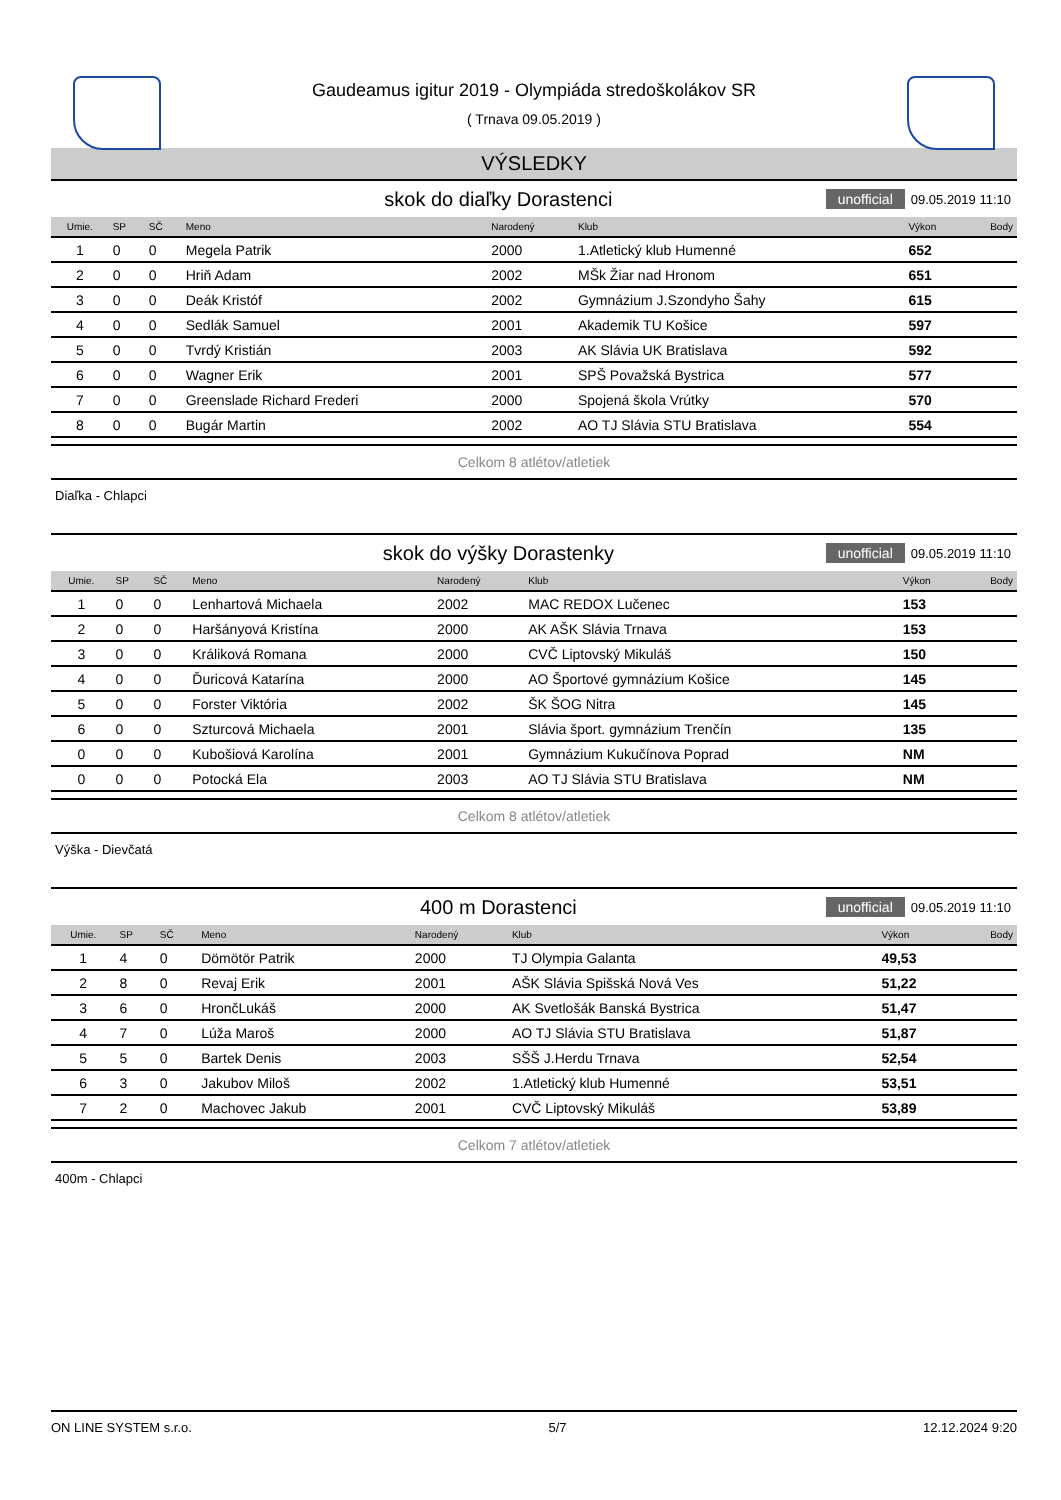Gaudeamus igitur 2019 - Olympiáda stredoškolákov SR
( Trnava 09.05.2019 )
VÝSLEDKY
skok do diaľky Dorastenci unofficial 09.05.2019 11:10
| Umie. | SP | SČ | Meno | Narodený | Klub | Výkon | Body |
| --- | --- | --- | --- | --- | --- | --- | --- |
| 1 | 0 | 0 | Megela Patrik | 2000 | 1.Atletický klub Humenné | 652 | |
| 2 | 0 | 0 | Hriň Adam | 2002 | MŠk Žiar nad Hronom | 651 | |
| 3 | 0 | 0 | Deák Kristóf | 2002 | Gymnázium J.Szondyho Šahy | 615 | |
| 4 | 0 | 0 | Sedlák Samuel | 2001 | Akademik TU Košice | 597 | |
| 5 | 0 | 0 | Tvrdý Kristián | 2003 | AK Slávia UK Bratislava | 592 | |
| 6 | 0 | 0 | Wagner Erik | 2001 | SPŠ Považská Bystrica | 577 | |
| 7 | 0 | 0 | Greenslade Richard Frederi | 2000 | Spojená škola Vrútky | 570 | |
| 8 | 0 | 0 | Bugár Martin | 2002 | AO TJ Slávia STU Bratislava | 554 | |
Celkom 8 atlétov/atletiek
Diaľka - Chlapci
skok do výšky Dorastenky unofficial 09.05.2019 11:10
| Umie. | SP | SČ | Meno | Narodený | Klub | Výkon | Body |
| --- | --- | --- | --- | --- | --- | --- | --- |
| 1 | 0 | 0 | Lenhartová Michaela | 2002 | MAC REDOX Lučenec | 153 | |
| 2 | 0 | 0 | Haršányová Kristína | 2000 | AK AŠK Slávia Trnava | 153 | |
| 3 | 0 | 0 | Králiková Romana | 2000 | CVČ Liptovský Mikuláš | 150 | |
| 4 | 0 | 0 | Ďuricová Katarína | 2000 | AO Športové gymnázium Košice | 145 | |
| 5 | 0 | 0 | Forster Viktória | 2002 | ŠK ŠOG Nitra | 145 | |
| 6 | 0 | 0 | Szturcová Michaela | 2001 | Slávia šport. gymnázium Trenčín | 135 | |
| 0 | 0 | 0 | Kubošiová Karolína | 2001 | Gymnázium Kukučínova Poprad | NM | |
| 0 | 0 | 0 | Potocká Ela | 2003 | AO TJ Slávia STU Bratislava | NM | |
Celkom 8 atlétov/atletiek
Výška - Dievčatá
400 m Dorastenci unofficial 09.05.2019 11:10
| Umie. | SP | SČ | Meno | Narodený | Klub | Výkon | Body |
| --- | --- | --- | --- | --- | --- | --- | --- |
| 1 | 4 | 0 | Dömötör Patrik | 2000 | TJ Olympia Galanta | 49,53 | |
| 2 | 8 | 0 | Revaj Erik | 2001 | AŠK Slávia Spišská Nová Ves | 51,22 | |
| 3 | 6 | 0 | HrončLukáš | 2000 | AK Svetlošák Banská Bystrica | 51,47 | |
| 4 | 7 | 0 | Lúža Maroš | 2000 | AO TJ Slávia STU Bratislava | 51,87 | |
| 5 | 5 | 0 | Bartek Denis | 2003 | SŠŠ J.Herdu Trnava | 52,54 | |
| 6 | 3 | 0 | Jakubov Miloš | 2002 | 1.Atletický klub Humenné | 53,51 | |
| 7 | 2 | 0 | Machovec Jakub | 2001 | CVČ Liptovský Mikuláš | 53,89 | |
Celkom 7 atlétov/atletiek
400m - Chlapci
ON LINE SYSTEM s.r.o. 5/7 12.12.2024 9:20